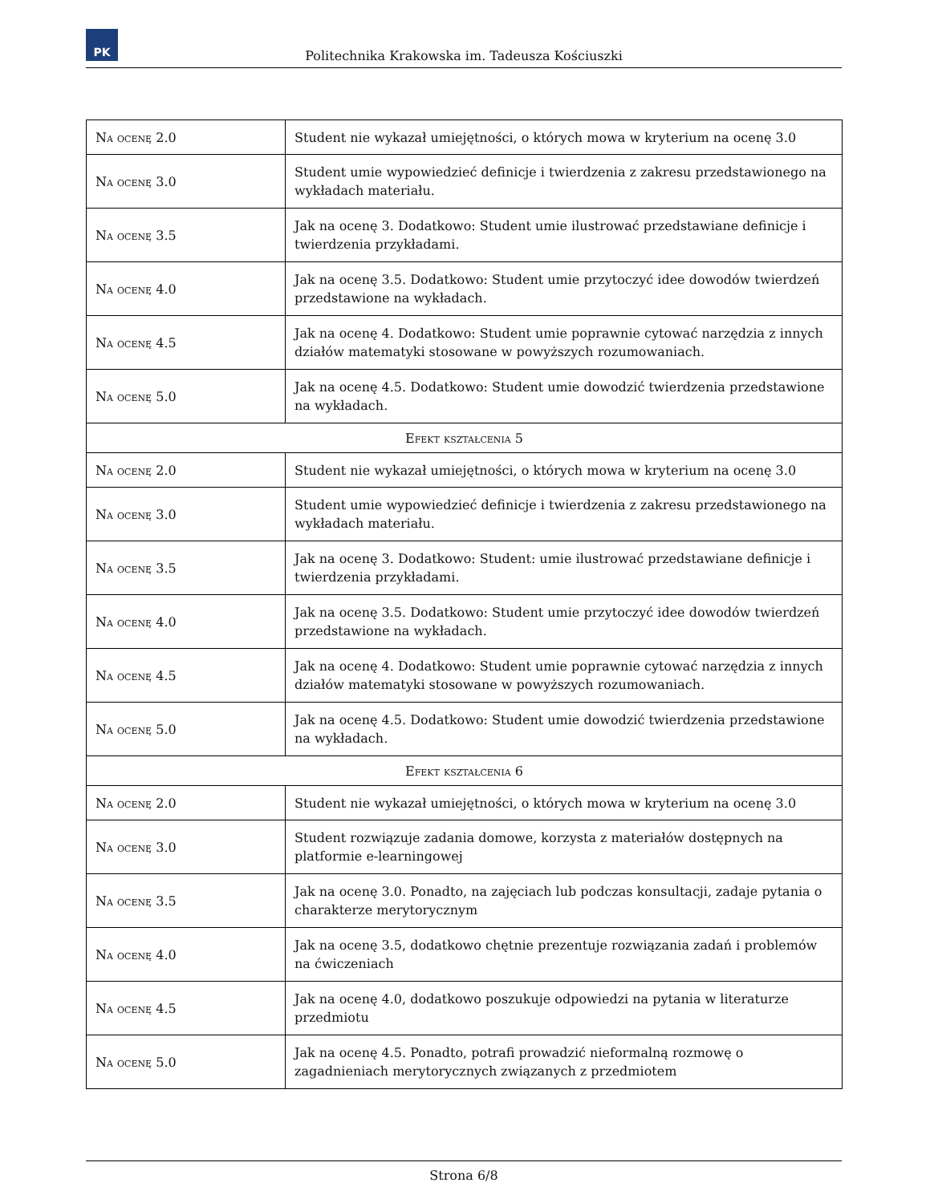PK
Politechnika Krakowska im. Tadeusza Kościuszki
| Na ocenę 2.0 | Student nie wykazał umiejętności, o których mowa w kryterium na ocenę 3.0 |
| Na ocenę 3.0 | Student umie wypowiedzieć definicje i twierdzenia z zakresu przedstawionego na wykładach materiału. |
| Na ocenę 3.5 | Jak na ocenę 3. Dodatkowo: Student umie ilustrować przedstawiane definicje i twierdzenia przykładami. |
| Na ocenę 4.0 | Jak na ocenę 3.5. Dodatkowo: Student umie przytoczyć idee dowodów twierdzeń przedstawione na wykładach. |
| Na ocenę 4.5 | Jak na ocenę 4. Dodatkowo: Student umie poprawnie cytować narzędzia z innych działów matematyki stosowane w powyższych rozumowaniach. |
| Na ocenę 5.0 | Jak na ocenę 4.5. Dodatkowo: Student umie dowodzić twierdzenia przedstawione na wykładach. |
| Efekt kształcenia 5 | |
| Na ocenę 2.0 | Student nie wykazał umiejętności, o których mowa w kryterium na ocenę 3.0 |
| Na ocenę 3.0 | Student umie wypowiedzieć definicje i twierdzenia z zakresu przedstawionego na wykładach materiału. |
| Na ocenę 3.5 | Jak na ocenę 3. Dodatkowo: Student: umie ilustrować przedstawiane definicje i twierdzenia przykładami. |
| Na ocenę 4.0 | Jak na ocenę 3.5. Dodatkowo: Student umie przytoczyć idee dowodów twierdzeń przedstawione na wykładach. |
| Na ocenę 4.5 | Jak na ocenę 4. Dodatkowo: Student umie poprawnie cytować narzędzia z innych działów matematyki stosowane w powyższych rozumowaniach. |
| Na ocenę 5.0 | Jak na ocenę 4.5. Dodatkowo: Student umie dowodzić twierdzenia przedstawione na wykładach. |
| Efekt kształcenia 6 | |
| Na ocenę 2.0 | Student nie wykazał umiejętności, o których mowa w kryterium na ocenę 3.0 |
| Na ocenę 3.0 | Student rozwiązuje zadania domowe, korzysta z materiałów dostępnych na platformie e-learningowej |
| Na ocenę 3.5 | Jak na ocenę 3.0. Ponadto, na zajęciach lub podczas konsultacji, zadaje pytania o charakterze merytorycznym |
| Na ocenę 4.0 | Jak na ocenę 3.5, dodatkowo chętnie prezentuje rozwiązania zadań i problemów na ćwiczeniach |
| Na ocenę 4.5 | Jak na ocenę 4.0, dodatkowo poszukuje odpowiedzi na pytania w literaturze przedmiotu |
| Na ocenę 5.0 | Jak na ocenę 4.5. Ponadto, potrafi prowadzić nieformalną rozmowę o zagadnieniach merytorycznych związanych z przedmiotem |
Strona 6/8